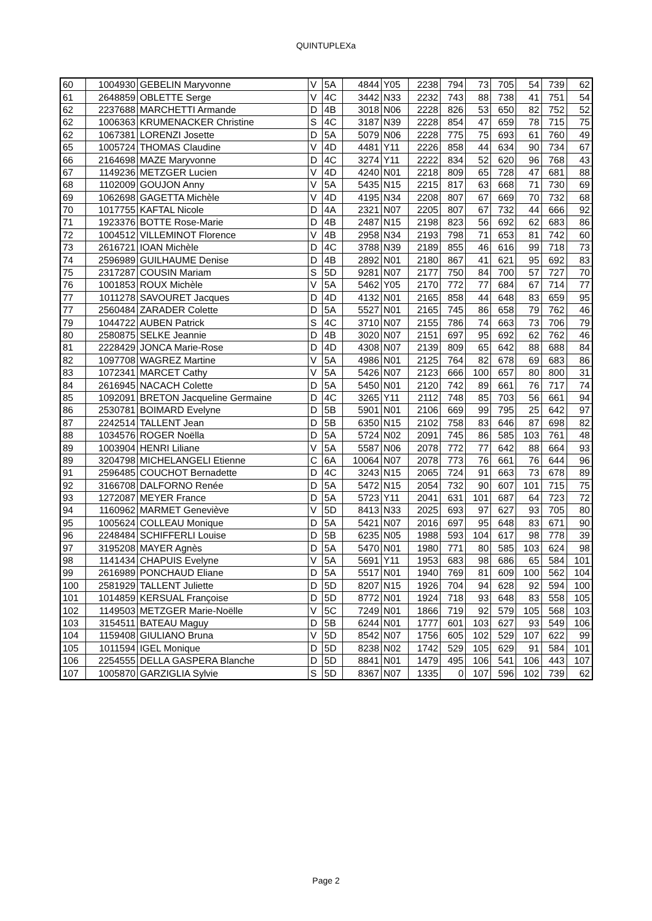QUINTUPLEXa
| 60 | 1004930 | GEBELIN Maryvonne | V | 5A | 4844 | Y05 | 2238 | 794 | 73 | 705 | 54 | 739 | 62 |
| 61 | 2648859 | OBLETTE Serge | V | 4C | 3442 | N33 | 2232 | 743 | 88 | 738 | 41 | 751 | 54 |
| 62 | 2237688 | MARCHETTI Armande | D | 4B | 3018 | N06 | 2228 | 826 | 53 | 650 | 82 | 752 | 52 |
| 62 | 1006363 | KRUMENACKER Christine | S | 4C | 3187 | N39 | 2228 | 854 | 47 | 659 | 78 | 715 | 75 |
| 62 | 1067381 | LORENZI Josette | D | 5A | 5079 | N06 | 2228 | 775 | 75 | 693 | 61 | 760 | 49 |
| 65 | 1005724 | THOMAS Claudine | V | 4D | 4481 | Y11 | 2226 | 858 | 44 | 634 | 90 | 734 | 67 |
| 66 | 2164698 | MAZE Maryvonne | D | 4C | 3274 | Y11 | 2222 | 834 | 52 | 620 | 96 | 768 | 43 |
| 67 | 1149236 | METZGER Lucien | V | 4D | 4240 | N01 | 2218 | 809 | 65 | 728 | 47 | 681 | 88 |
| 68 | 1102009 | GOUJON Anny | V | 5A | 5435 | N15 | 2215 | 817 | 63 | 668 | 71 | 730 | 69 |
| 69 | 1062698 | GAGETTA Michèle | V | 4D | 4195 | N34 | 2208 | 807 | 67 | 669 | 70 | 732 | 68 |
| 70 | 1017755 | KAFTAL Nicole | D | 4A | 2321 | N07 | 2205 | 807 | 67 | 732 | 44 | 666 | 92 |
| 71 | 1923376 | BOTTE Rose-Marie | D | 4B | 2487 | N15 | 2198 | 823 | 56 | 692 | 62 | 683 | 86 |
| 72 | 1004512 | VILLEMINOT Florence | V | 4B | 2958 | N34 | 2193 | 798 | 71 | 653 | 81 | 742 | 60 |
| 73 | 2616721 | IOAN Michèle | D | 4C | 3788 | N39 | 2189 | 855 | 46 | 616 | 99 | 718 | 73 |
| 74 | 2596989 | GUILHAUME Denise | D | 4B | 2892 | N01 | 2180 | 867 | 41 | 621 | 95 | 692 | 83 |
| 75 | 2317287 | COUSIN Mariam | S | 5D | 9281 | N07 | 2177 | 750 | 84 | 700 | 57 | 727 | 70 |
| 76 | 1001853 | ROUX Michèle | V | 5A | 5462 | Y05 | 2170 | 772 | 77 | 684 | 67 | 714 | 77 |
| 77 | 1011278 | SAVOURET Jacques | D | 4D | 4132 | N01 | 2165 | 858 | 44 | 648 | 83 | 659 | 95 |
| 77 | 2560484 | ZARADER Colette | D | 5A | 5527 | N01 | 2165 | 745 | 86 | 658 | 79 | 762 | 46 |
| 79 | 1044722 | AUBEN Patrick | S | 4C | 3710 | N07 | 2155 | 786 | 74 | 663 | 73 | 706 | 79 |
| 80 | 2580875 | SELKE Jeannie | D | 4B | 3020 | N07 | 2151 | 697 | 95 | 692 | 62 | 762 | 46 |
| 81 | 2228429 | JONCA Marie-Rose | D | 4D | 4308 | N07 | 2139 | 809 | 65 | 642 | 88 | 688 | 84 |
| 82 | 1097708 | WAGREZ Martine | V | 5A | 4986 | N01 | 2125 | 764 | 82 | 678 | 69 | 683 | 86 |
| 83 | 1072341 | MARCET Cathy | V | 5A | 5426 | N07 | 2123 | 666 | 100 | 657 | 80 | 800 | 31 |
| 84 | 2616945 | NACACH Colette | D | 5A | 5450 | N01 | 2120 | 742 | 89 | 661 | 76 | 717 | 74 |
| 85 | 1092091 | BRETON Jacqueline Germaine | D | 4C | 3265 | Y11 | 2112 | 748 | 85 | 703 | 56 | 661 | 94 |
| 86 | 2530781 | BOIMARD Evelyne | D | 5B | 5901 | N01 | 2106 | 669 | 99 | 795 | 25 | 642 | 97 |
| 87 | 2242514 | TALLENT Jean | D | 5B | 6350 | N15 | 2102 | 758 | 83 | 646 | 87 | 698 | 82 |
| 88 | 1034576 | ROGER Noëlla | D | 5A | 5724 | N02 | 2091 | 745 | 86 | 585 | 103 | 761 | 48 |
| 89 | 1003904 | HENRI Liliane | V | 5A | 5587 | N06 | 2078 | 772 | 77 | 642 | 88 | 664 | 93 |
| 89 | 3204798 | MICHELANGELI Etienne | C | 6A | 10064 | N07 | 2078 | 773 | 76 | 661 | 76 | 644 | 96 |
| 91 | 2596485 | COUCHOT Bernadette | D | 4C | 3243 | N15 | 2065 | 724 | 91 | 663 | 73 | 678 | 89 |
| 92 | 3166708 | DALFORNO Renée | D | 5A | 5472 | N15 | 2054 | 732 | 90 | 607 | 101 | 715 | 75 |
| 93 | 1272087 | MEYER France | D | 5A | 5723 | Y11 | 2041 | 631 | 101 | 687 | 64 | 723 | 72 |
| 94 | 1160962 | MARMET Geneviève | V | 5D | 8413 | N33 | 2025 | 693 | 97 | 627 | 93 | 705 | 80 |
| 95 | 1005624 | COLLEAU Monique | D | 5A | 5421 | N07 | 2016 | 697 | 95 | 648 | 83 | 671 | 90 |
| 96 | 2248484 | SCHIFFERLI Louise | D | 5B | 6235 | N05 | 1988 | 593 | 104 | 617 | 98 | 778 | 39 |
| 97 | 3195208 | MAYER Agnès | D | 5A | 5470 | N01 | 1980 | 771 | 80 | 585 | 103 | 624 | 98 |
| 98 | 1141434 | CHAPUIS Evelyne | V | 5A | 5691 | Y11 | 1953 | 683 | 98 | 686 | 65 | 584 | 101 |
| 99 | 2616989 | PONCHAUD Eliane | D | 5A | 5517 | N01 | 1940 | 769 | 81 | 609 | 100 | 562 | 104 |
| 100 | 2581929 | TALLENT Juliette | D | 5D | 8207 | N15 | 1926 | 704 | 94 | 628 | 92 | 594 | 100 |
| 101 | 1014859 | KERSUAL Françoise | D | 5D | 8772 | N01 | 1924 | 718 | 93 | 648 | 83 | 558 | 105 |
| 102 | 1149503 | METZGER Marie-Noëlle | V | 5C | 7249 | N01 | 1866 | 719 | 92 | 579 | 105 | 568 | 103 |
| 103 | 3154511 | BATEAU Maguy | D | 5B | 6244 | N01 | 1777 | 601 | 103 | 627 | 93 | 549 | 106 |
| 104 | 1159408 | GIULIANO Bruna | V | 5D | 8542 | N07 | 1756 | 605 | 102 | 529 | 107 | 622 | 99 |
| 105 | 1011594 | IGEL Monique | D | 5D | 8238 | N02 | 1742 | 529 | 105 | 629 | 91 | 584 | 101 |
| 106 | 2254555 | DELLA GASPERA Blanche | D | 5D | 8841 | N01 | 1479 | 495 | 106 | 541 | 106 | 443 | 107 |
| 107 | 1005870 | GARZIGLIA Sylvie | S | 5D | 8367 | N07 | 1335 | 0 | 107 | 596 | 102 | 739 | 62 |
Page 2